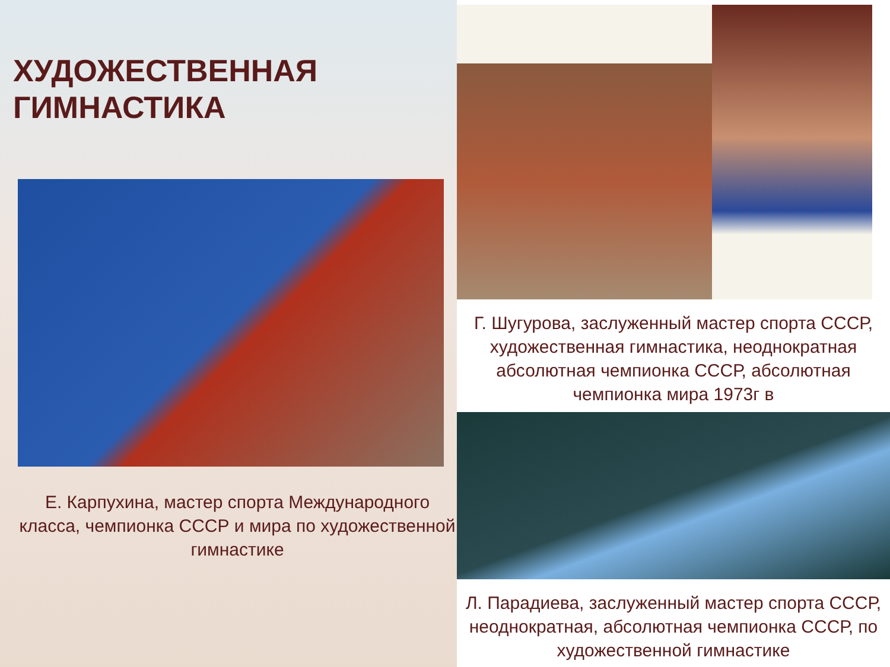ХУДОЖЕСТВЕННАЯ
ГИМНАСТИКА
Е. Карпухина, мастер спорта Международного класса, чемпионка СССР и мира по художественной гимнастике
Г. Шугурова, заслуженный мастер спорта СССР, художественная гимнастика, неоднократная абсолютная чемпионка СССР, абсолютная чемпионка мира 1973г в
Л. Парадиева, заслуженный мастер спорта СССР, неоднократная, абсолютная чемпионка СССР, по художественной гимнастике